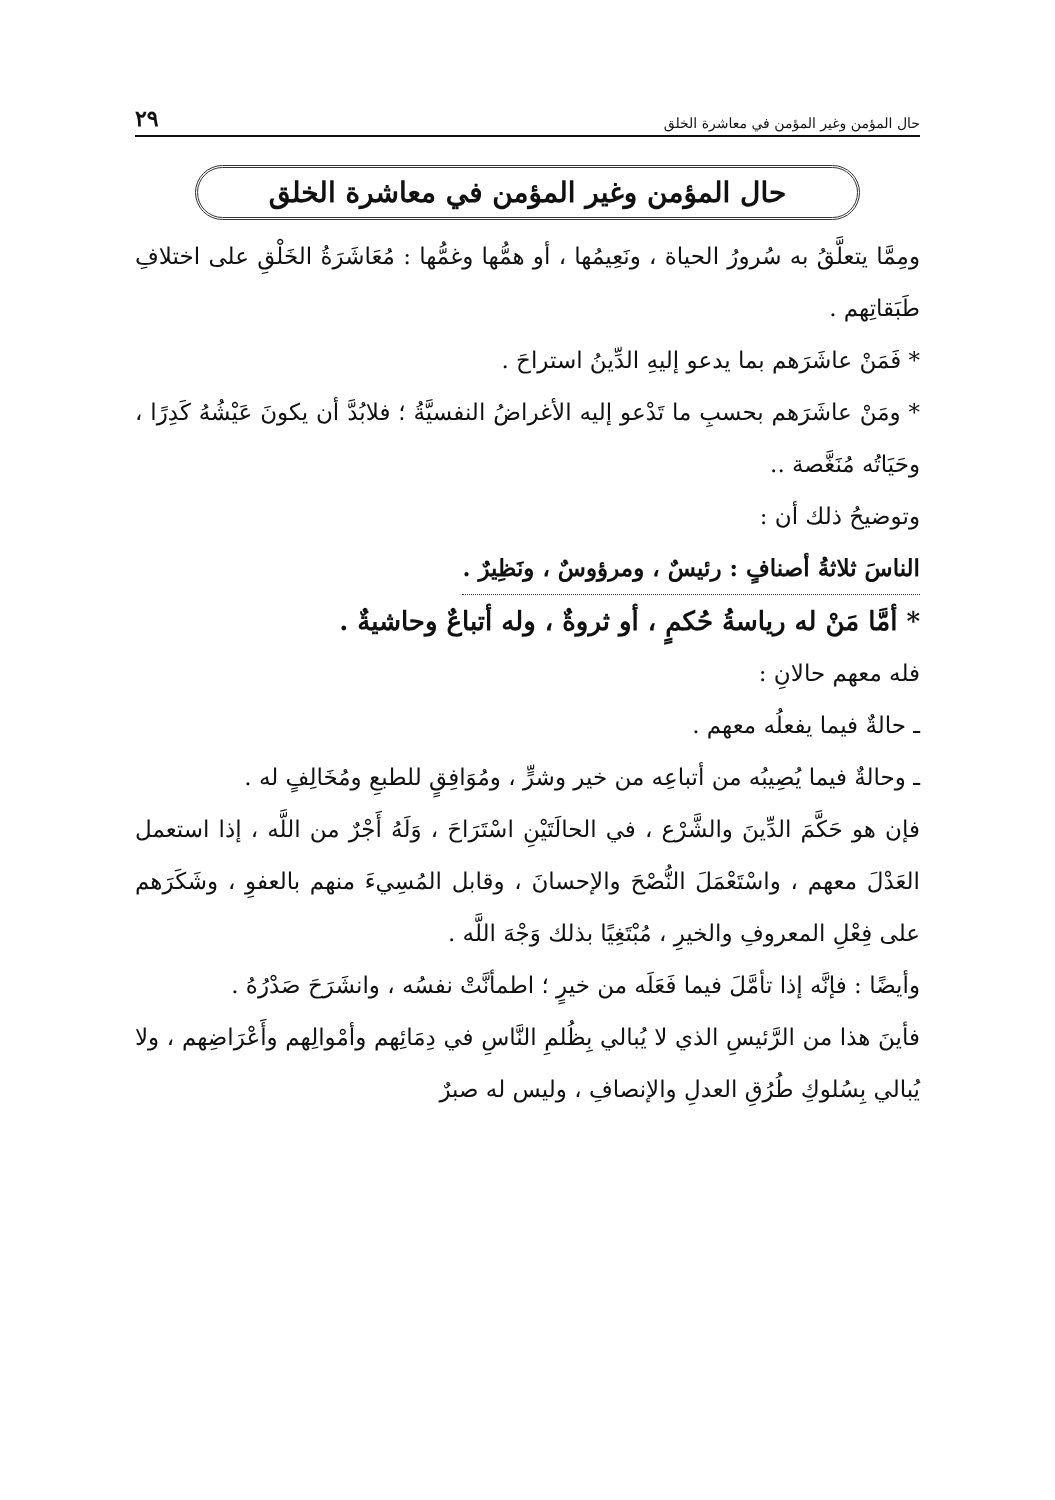حال المؤمن وغير المؤمن في معاشرة الخلق ٢٩
حال المؤمن وغير المؤمن في معاشرة الخلق
ومِمَّا يتعلَّقُ به سُرورُ الحياة ، ونَعِيمُها ، أو همُّها وغمُّها : مُعَاشَرَةُ الخَلْقِ على اختلافِ طَبَقاتِهم .
* فَمَنْ عاشَرَهم بما يدعو إليهِ الدِّينُ استراحَ .
* ومَنْ عاشَرَهم بحسبِ ما تَدْعو إليه الأغراضُ النفسيَّةُ ؛ فلابُدَّ أن يكونَ عَيْشُهُ كَدِرًا ، وحَيَاتُه مُنَغَّصة ..
وتوضيحُ ذلك أن :
الناسَ ثلاثةُ أصنافٍ : رئيسٌ ، ومرؤوسٌ ، ونَظِيرٌ .
* أمَّا مَنْ له رياسةُ حُكمٍ ، أو ثروةٌ ، وله أتباعٌ وحاشيةٌ .
فله معهم حالانِ :
ـ حالةٌ فيما يفعلُه معهم .
ـ وحالةٌ فيما يُصِيبُه من أتباعِه من خير وشرٍّ ، ومُوَافِقٍ للطبعِ ومُخَالِفٍ له .
فإن هو حَكَّمَ الدِّينَ والشَّرْع ، في الحالَتَيْنِ اسْتَرَاحَ ، وَلَهُ أَجْرٌ من اللَّه ، إذا استعمل العَدْلَ معهم ، واسْتَعْمَلَ النُّصْحَ والإحسانَ ، وقابل المُسِيءَ منهم بالعفوِ ، وشَكَرَهم على فِعْلِ المعروفِ والخيرِ ، مُبْتَغِيًا بذلك وَجْهَ اللَّه .
وأيضًا : فإنَّه إذا تأمَّلَ فيما فَعَلَه من خيرٍ ؛ اطمأنَّتْ نفسُه ، وانشَرَحَ صَدْرُهُ .
فأينَ هذا من الرَّئيسِ الذي لا يُبالي بِظُلمِ النَّاسِ في دِمَائِهم وأمْوالِهم وأَعْرَاضِهم ، ولا يُبالي بِسُلوكِ طُرُقِ العدلِ والإنصافِ ، وليس له صبرٌ